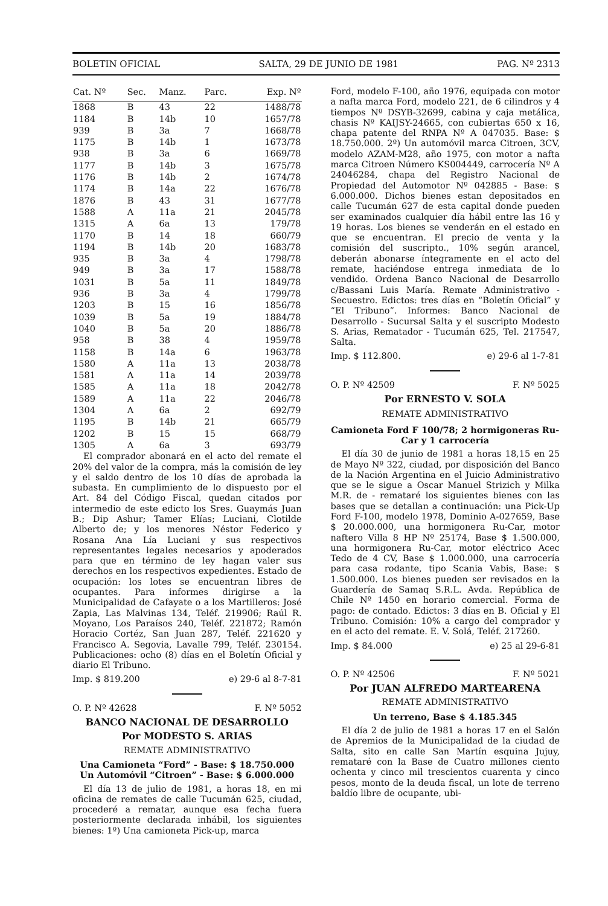BOLETIN OFICIAL SALTA, 29 DE JUNIO DE 1981 PAG. Nº 2313
| Cat. Nº | Sec. | Manz. | Parc. | Exp. Nº |
| --- | --- | --- | --- | --- |
| 1868 | B | 43 | 22 | 1488/78 |
| 1184 | B | 14b | 10 | 1657/78 |
| 939 | B | 3a | 7 | 1668/78 |
| 1175 | B | 14b | 1 | 1673/78 |
| 938 | B | 3a | 6 | 1669/78 |
| 1177 | B | 14b | 3 | 1675/78 |
| 1176 | B | 14b | 2 | 1674/78 |
| 1174 | B | 14a | 22 | 1676/78 |
| 1876 | B | 43 | 31 | 1677/78 |
| 1588 | A | 11a | 21 | 2045/78 |
| 1315 | A | 6a | 13 | 179/78 |
| 1170 | B | 14 | 18 | 660/79 |
| 1194 | B | 14b | 20 | 1683/78 |
| 935 | B | 3a | 4 | 1798/78 |
| 949 | B | 3a | 17 | 1588/78 |
| 1031 | B | 5a | 11 | 1849/78 |
| 936 | B | 3a | 4 | 1799/78 |
| 1203 | B | 15 | 16 | 1856/78 |
| 1039 | B | 5a | 19 | 1884/78 |
| 1040 | B | 5a | 20 | 1886/78 |
| 958 | B | 38 | 4 | 1959/78 |
| 1158 | B | 14a | 6 | 1963/78 |
| 1580 | A | 11a | 13 | 2038/78 |
| 1581 | A | 11a | 14 | 2039/78 |
| 1585 | A | 11a | 18 | 2042/78 |
| 1589 | A | 11a | 22 | 2046/78 |
| 1304 | A | 6a | 2 | 692/79 |
| 1195 | B | 14b | 21 | 665/79 |
| 1202 | B | 15 | 15 | 668/79 |
| 1305 | A | 6a | 3 | 693/79 |
El comprador abonará en el acto del remate el 20% del valor de la compra, más la comisión de ley y el saldo dentro de los 10 días de aprobada la subasta. En cumplimiento de lo dispuesto por el Art. 84 del Código Fiscal, quedan citados por intermedio de este edicto los Sres. Guaymás Juan B.; Dip Ashur; Tamer Elías; Luciani, Clotilde Alberto de; y los menores Néstor Federico y Rosana Ana Lía Luciani y sus respectivos representantes legales necesarios y apoderados para que en término de ley hagan valer sus derechos en los respectivos expedientes. Estado de ocupación: los lotes se encuentran libres de ocupantes. Para informes dirigirse a la Municipalidad de Cafayate o a los Martilleros: José Zapia, Las Malvinas 134, Teléf. 219906; Raúl R. Moyano, Los Paraísos 240, Teléf. 221872; Ramón Horacio Cortéz, San Juan 287, Teléf. 221620 y Francisco A. Segovia, Lavalle 799, Teléf. 230154. Publicaciones: ocho (8) días en el Boletín Oficial y diario El Tribuno.
Imp. $ 819.200 e) 29-6 al 8-7-81
O. P. Nº 42628 F. Nº 5052
BANCO NACIONAL DE DESARROLLO
Por MODESTO S. ARIAS
REMATE ADMINISTRATIVO
Una Camioneta “Ford” - Base: $ 18.750.000
Un Automóvil “Citroen” - Base: $ 6.000.000
El día 13 de julio de 1981, a horas 18, en mi oficina de remates de calle Tucumán 625, ciudad, procederé a rematar, aunque esa fecha fuera posteriormente declarada inhábil, los siguientes bienes: 1º) Una camioneta Pick-up, marca
Ford, modelo F-100, año 1976, equipada con motor a nafta marca Ford, modelo 221, de 6 cilindros y 4 tiempos Nº DSYB-32699, cabina y caja metálica, chasis Nº KAIJSY-24665, con cubiertas 650 x 16, chapa patente del RNPA Nº A 047035. Base: $ 18.750.000. 2º) Un automóvil marca Citroen, 3CV, modelo AZAM-M28, año 1975, con motor a nafta marca Citroen Número KS004449, carrocería Nº A 24046284, chapa del Registro Nacional de Propiedad del Automotor Nº 042885 - Base: $ 6.000.000. Dichos bienes estan depositados en calle Tucumán 627 de esta capital donde pueden ser examinados cualquier día hábil entre las 16 y 19 horas. Los bienes se venderán en el estado en que se encuentran. El precio de venta y la comisión del suscripto., 10% según arancel, deberán abonarse íntegramente en el acto del remate, haciéndose entrega inmediata de lo vendido. Ordena Banco Nacional de Desarrollo c/Bassani Luis María. Remate Administrativo - Secuestro. Edictos: tres días en “Boletín Oficial” y “El Tribuno”. Informes: Banco Nacional de Desarrollo - Sucursal Salta y el suscripto Modesto S. Arias, Rematador - Tucumán 625, Tel. 217547, Salta.
Imp. $ 112.800. e) 29-6 al 1-7-81
O. P. Nº 42509 F. Nº 5025
Por ERNESTO V. SOLA
REMATE ADMINISTRATIVO
Camioneta Ford F 100/78; 2 hormigoneras Ru-Car y 1 carrocería
El día 30 de junio de 1981 a horas 18,15 en 25 de Mayo Nº 322, ciudad, por disposición del Banco de la Nación Argentina en el Juicio Administrativo que se le sigue a Oscar Manuel Strizich y Milka M.R. de - remataré los siguientes bienes con las bases que se detallan a continuación: una Pick-Up Ford F-100, modelo 1978, Dominio A-027659, Base $ 20.000.000, una hormigonera Ru-Car, motor naftero Villa 8 HP Nº 25174, Base $ 1.500.000, una hormigonera Ru-Car, motor eléctrico Acec Tedo de 4 CV, Base $ 1.000.000, una carrocería para casa rodante, tipo Scania Vabis, Base: $ 1.500.000. Los bienes pueden ser revisados en la Guardería de Samaq S.R.L. Avda. República de Chile Nº 1450 en horario comercial. Forma de pago: de contado. Edictos: 3 días en B. Oficial y El Tribuno. Comisión: 10% a cargo del comprador y en el acto del remate. E. V. Solá, Teléf. 217260.
Imp. $ 84.000 e) 25 al 29-6-81
O. P. Nº 42506 F. Nº 5021
Por JUAN ALFREDO MARTEARENA
REMATE ADMINISTRATIVO
Un terreno, Base $ 4.185.345
El día 2 de julio de 1981 a horas 17 en el Salón de Apremios de la Municipalidad de la ciudad de Salta, sito en calle San Martín esquina Jujuy, remataré con la Base de Cuatro millones ciento ochenta y cinco mil trescientos cuarenta y cinco pesos, monto de la deuda fiscal, un lote de terreno baldío libre de ocupante, ubi-